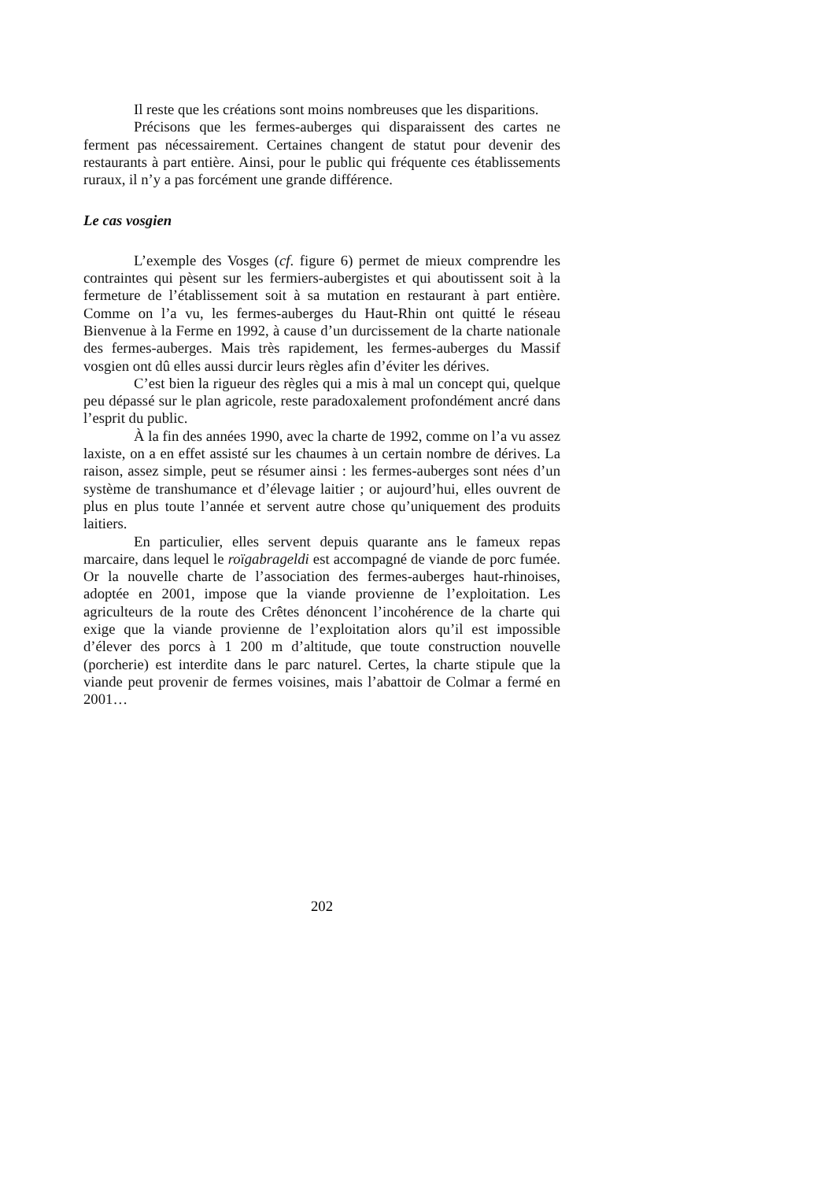Il reste que les créations sont moins nombreuses que les disparitions.
Précisons que les fermes-auberges qui disparaissent des cartes ne ferment pas nécessairement. Certaines changent de statut pour devenir des restaurants à part entière. Ainsi, pour le public qui fréquente ces établissements ruraux, il n’y a pas forcément une grande différence.
Le cas vosgien
L’exemple des Vosges (cf. figure 6) permet de mieux comprendre les contraintes qui pèsent sur les fermiers-aubergistes et qui aboutissent soit à la fermeture de l’établissement soit à sa mutation en restaurant à part entière. Comme on l’a vu, les fermes-auberges du Haut-Rhin ont quitté le réseau Bienvenue à la Ferme en 1992, à cause d’un durcissement de la charte nationale des fermes-auberges. Mais très rapidement, les fermes-auberges du Massif vosgien ont dû elles aussi durcir leurs règles afin d’éviter les dérives.
C’est bien la rigueur des règles qui a mis à mal un concept qui, quelque peu dépassé sur le plan agricole, reste paradoxalement profondément ancré dans l’esprit du public.
À la fin des années 1990, avec la charte de 1992, comme on l’a vu assez laxiste, on a en effet assisté sur les chaumes à un certain nombre de dérives. La raison, assez simple, peut se résumer ainsi : les fermes-auberges sont nées d’un système de transhumance et d’élevage laitier ; or aujourd’hui, elles ouvrent de plus en plus toute l’année et servent autre chose qu’uniquement des produits laitiers.
En particulier, elles servent depuis quarante ans le fameux repas marcaire, dans lequel le roïgabrageldi est accompagné de viande de porc fumée. Or la nouvelle charte de l’association des fermes-auberges haut-rhinoises, adoptée en 2001, impose que la viande provienne de l’exploitation. Les agriculteurs de la route des Crêtes dénoncent l’incohérence de la charte qui exige que la viande provienne de l’exploitation alors qu’il est impossible d’élever des porcs à 1 200 m d’altitude, que toute construction nouvelle (porcherie) est interdite dans le parc naturel. Certes, la charte stipule que la viande peut provenir de fermes voisines, mais l’abattoir de Colmar a fermé en 2001…
202